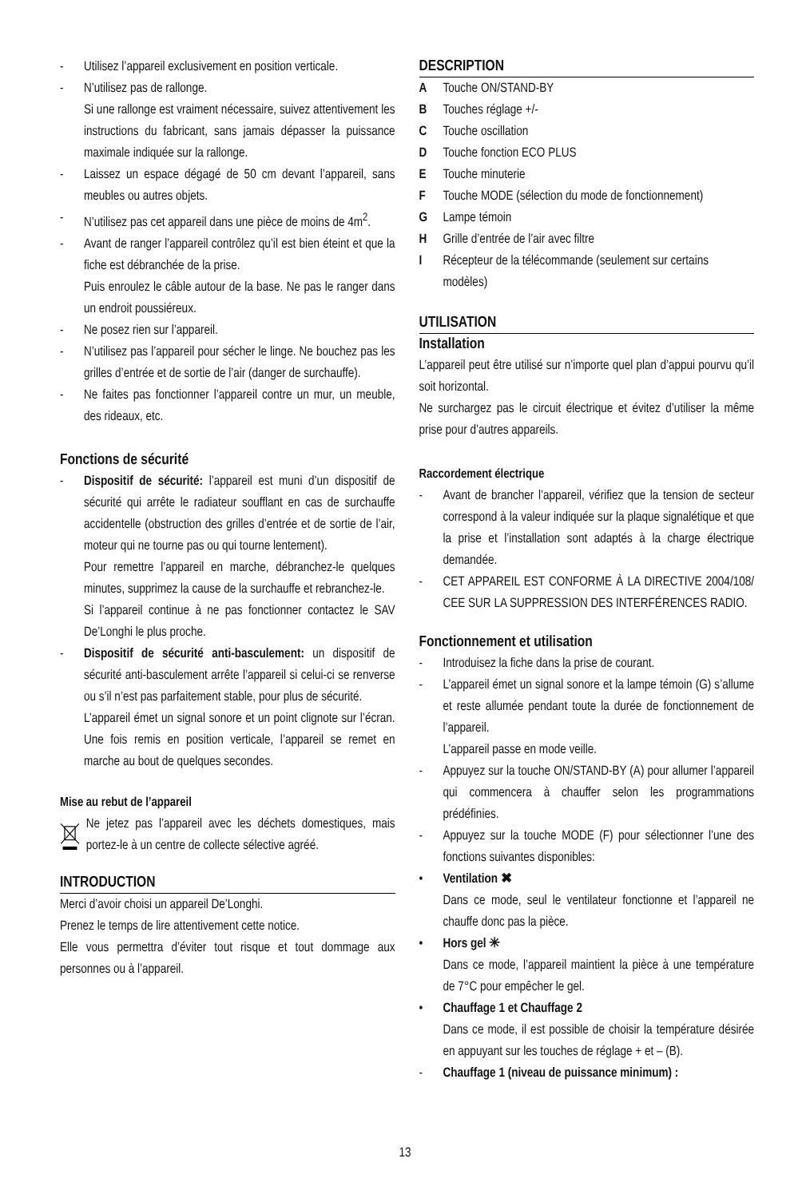- Utilisez l’appareil exclusivement en position verticale.
- N’utilisez pas de rallonge.
Si une rallonge est vraiment nécessaire, suivez attentivement les instructions du fabricant, sans jamais dépasser la puissance maximale indiquée sur la rallonge.
- Laissez un espace dégagé de 50 cm devant l’appareil, sans meubles ou autres objets.
- N’utilisez pas cet appareil dans une pièce de moins de 4m<sup>2</sup>.
- Avant de ranger l’appareil contrôlez qu’il est bien éteint et que la fiche est débranchée de la prise.
Puis enroulez le câble autour de la base. Ne pas le ranger dans un endroit poussiéreux.
- Ne posez rien sur l’appareil.
- N’utilisez pas l’appareil pour sécher le linge. Ne bouchez pas les grilles d’entrée et de sortie de l’air (danger de surchauffe).
- Ne faites pas fonctionner l’appareil contre un mur, un meuble, des rideaux, etc.
Fonctions de sécurité
- Dispositif de sécurité: l’appareil est muni d’un dispositif de sécurité qui arrête le radiateur soufflant en cas de surchauffe accidentelle (obstruction des grilles d’entrée et de sortie de l’air, moteur qui ne tourne pas ou qui tourne lentement).
Pour remettre l’appareil en marche, débranchez-le quelques minutes, supprimez la cause de la surchauffe et rebranchez-le.
Si l’appareil continue à ne pas fonctionner contactez le SAV De’Longhi le plus proche.
- Dispositif de sécurité anti-basculement: un dispositif de sécurité anti-basculement arrête l’appareil si celui-ci se renverse ou s’il n’est pas parfaitement stable, pour plus de sécurité.
L’appareil émet un signal sonore et un point clignote sur l’écran. Une fois remis en position verticale, l’appareil se remet en marche au bout de quelques secondes.
Mise au rebut de l’appareil
Ne jetez pas l’appareil avec les déchets domestiques, mais portez-le à un centre de collecte sélective agréé.
INTRODUCTION
Merci d’avoir choisi un appareil De’Longhi.
Prenez le temps de lire attentivement cette notice.
Elle vous permettra d’éviter tout risque et tout dommage aux personnes ou à l’appareil.
DESCRIPTION
A Touche ON/STAND-BY
B Touches réglage +/-
C Touche oscillation
D Touche fonction ECO PLUS
E Touche minuterie
F Touche MODE (sélection du mode de fonctionnement)
G Lampe témoin
H Grille d’entrée de l’air avec filtre
I Récepteur de la télécommande (seulement sur certains modèles)
UTILISATION
Installation
L’appareil peut être utilisé sur n’importe quel plan d’appui pourvu qu’il soit horizontal.
Ne surchargez pas le circuit électrique et évitez d’utiliser la même prise pour d’autres appareils.
Raccordement électrique
- Avant de brancher l’appareil, vérifiez que la tension de secteur correspond à la valeur indiquée sur la plaque signalétique et que la prise et l’installation sont adaptés à la charge électrique demandée.
- CET APPAREIL EST CONFORME À LA DIRECTIVE 2004/108/ CEE SUR LA SUPPRESSION DES INTERFÉRENCES RADIO.
Fonctionnement et utilisation
- Introduisez la fiche dans la prise de courant.
- L’appareil émet un signal sonore et la lampe témoin (G) s’allume et reste allumée pendant toute la durée de fonctionnement de l’appareil.
L’appareil passe en mode veille.
- Appuyez sur la touche ON/STAND-BY (A) pour allumer l’appareil qui commencera à chauffer selon les programmations prédéfinies.
- Appuyez sur la touche MODE (F) pour sélectionner l’une des fonctions suivantes disponibles:
• Ventilation ✖
Dans ce mode, seul le ventilateur fonctionne et l’appareil ne chauffe donc pas la pièce.
• Hors gel ✳
Dans ce mode, l’appareil maintient la pièce à une température de 7°C pour empêcher le gel.
• Chauffage 1 et Chauffage 2
Dans ce mode, il est possible de choisir la température désirée en appuyant sur les touches de réglage + et – (B).
- Chauffage 1 (niveau de puissance minimum) :
13